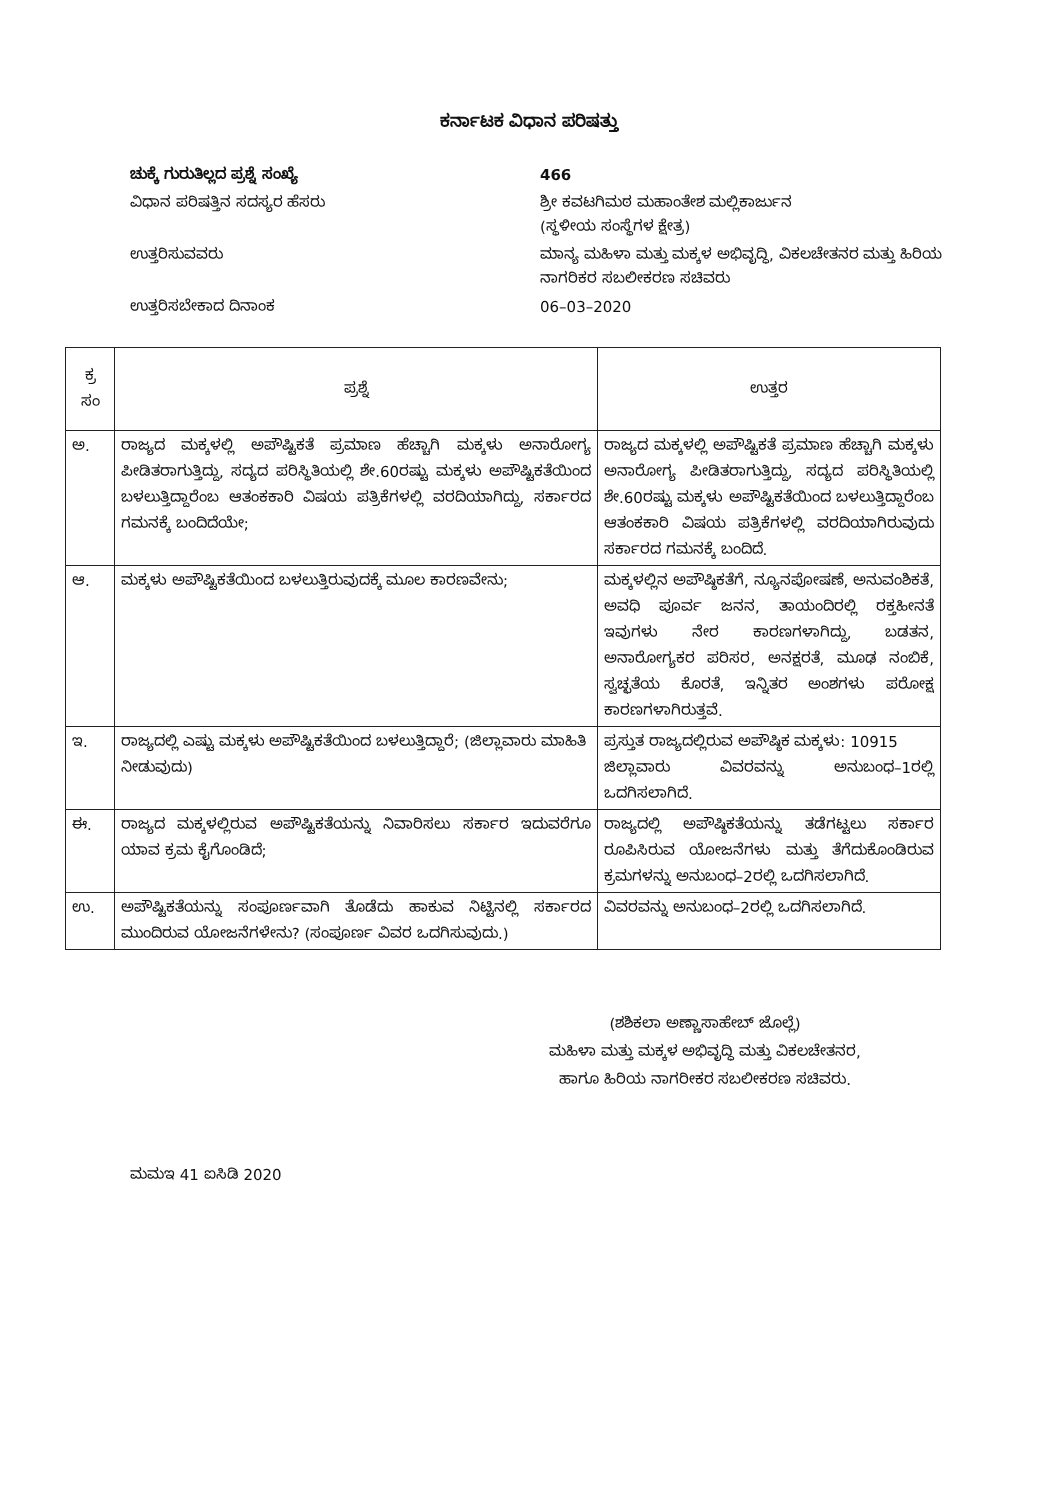ಕರ್ನಾಟಕ ವಿಧಾನ ಪರಿಷತ್ತು
ಚುಕ್ಕೆ ಗುರುತಿಲ್ಲದ ಪ್ರಶ್ನೆ ಸಂಖ್ಯೆ
466
ವಿಧಾನ ಪರಿಷತ್ತಿನ ಸದಸ್ಯರ ಹೆಸರು
ಶ್ರೀ ಕವಟಗಿಮಠ ಮಹಾಂತೇಶ ಮಲ್ಲಿಕಾರ್ಜುನ
(ಸ್ಥಳೀಯ ಸಂಸ್ಥೆಗಳ ಕ್ಷೇತ್ರ)
ಉತ್ತರಿಸುವವರು
ಮಾನ್ಯ ಮಹಿಳಾ ಮತ್ತು ಮಕ್ಕಳ ಅಭಿವೃದ್ಧಿ, ವಿಕಲಚೇತನರ ಮತ್ತು ಹಿರಿಯ ನಾಗರಿಕರ ಸಬಲೀಕರಣ ಸಚಿವರು
ಉತ್ತರಿಸಬೇಕಾದ ದಿನಾಂಕ
06–03–2020
| ಕ್ರ ಸಂ | ಪ್ರಶ್ನೆ | ಉತ್ತರ |
| --- | --- | --- |
| ಅ. | ರಾಜ್ಯದ ಮಕ್ಕಳಲ್ಲಿ ಅಪೌಷ್ಟಿಕತೆ ಪ್ರಮಾಣ ಹೆಚ್ಚಾಗಿ ಮಕ್ಕಳು ಅನಾರೋಗ್ಯ ಪೀಡಿತರಾಗುತ್ತಿದ್ದು, ಸದ್ಯದ ಪರಿಸ್ಥಿತಿಯಲ್ಲಿ ಶೇ.60ರಷ್ಟು ಮಕ್ಕಳು ಅಪೌಷ್ಟಿಕತೆಯಿಂದ ಬಳಲುತ್ತಿದ್ದಾರೆಂಬ ಆತಂಕಕಾರಿ ವಿಷಯ ಪತ್ರಿಕೆಗಳಲ್ಲಿ ವರದಿಯಾಗಿದ್ದು, ಸರ್ಕಾರದ ಗಮನಕ್ಕೆ ಬಂದಿದೆಯೇ; | ರಾಜ್ಯದ ಮಕ್ಕಳಲ್ಲಿ ಅಪೌಷ್ಟಿಕತೆ ಪ್ರಮಾಣ ಹೆಚ್ಚಾಗಿ ಮಕ್ಕಳು ಅನಾರೋಗ್ಯ ಪೀಡಿತರಾಗುತ್ತಿದ್ದು, ಸದ್ಯದ ಪರಿಸ್ಥಿತಿಯಲ್ಲಿ ಶೇ.60ರಷ್ಟು ಮಕ್ಕಳು ಅಪೌಷ್ಟಿಕತೆಯಿಂದ ಬಳಲುತ್ತಿದ್ದಾರೆಂಬ ಆತಂಕಕಾರಿ ವಿಷಯ ಪತ್ರಿಕೆಗಳಲ್ಲಿ ವರದಿಯಾಗಿರುವುದು ಸರ್ಕಾರದ ಗಮನಕ್ಕೆ ಬಂದಿದೆ. |
| ಆ. | ಮಕ್ಕಳು ಅಪೌಷ್ಟಿಕತೆಯಿಂದ ಬಳಲುತ್ತಿರುವುದಕ್ಕೆ ಮೂಲ ಕಾರಣವೇನು; | ಮಕ್ಕಳಲ್ಲಿನ ಅಪೌಷ್ಠಿಕತೆಗೆ, ನ್ಯೂನಪೋಷಣೆ, ಅನುವಂಶಿಕತೆ, ಅವಧಿ ಪೂರ್ವ ಜನನ, ತಾಯಂದಿರಲ್ಲಿ ರಕ್ತಹೀನತೆ ಇವುಗಳು ನೇರ ಕಾರಣಗಳಾಗಿದ್ದು, ಬಡತನ, ಅನಾರೋಗ್ಯಕರ ಪರಿಸರ, ಅನಕ್ಷರತೆ, ಮೂಢ ನಂಬಿಕೆ, ಸ್ವಚ್ಛತೆಯ ಕೊರತೆ, ಇನ್ನಿತರ ಅಂಶಗಳು ಪರೋಕ್ಷ ಕಾರಣಗಳಾಗಿರುತ್ತವೆ. |
| ಇ. | ರಾಜ್ಯದಲ್ಲಿ ಎಷ್ಟು ಮಕ್ಕಳು ಅಪೌಷ್ಟಿಕತೆಯಿಂದ ಬಳಲುತ್ತಿದ್ದಾರೆ; (ಜಿಲ್ಲಾವಾರು ಮಾಹಿತಿ ನೀಡುವುದು) | ಪ್ರಸ್ತುತ ರಾಜ್ಯದಲ್ಲಿರುವ ಅಪೌಷ್ಠಿಕ ಮಕ್ಕಳು: 10915 ಜಿಲ್ಲಾವಾರು ವಿವರವನ್ನು ಅನುಬಂಧ–1ರಲ್ಲಿ ಒದಗಿಸಲಾಗಿದೆ. |
| ಈ. | ರಾಜ್ಯದ ಮಕ್ಕಳಲ್ಲಿರುವ ಅಪೌಷ್ಟಿಕತೆಯನ್ನು ನಿವಾರಿಸಲು ಸರ್ಕಾರ ಇದುವರೆಗೂ ಯಾವ ಕ್ರಮ ಕೈಗೊಂಡಿದೆ; | ರಾಜ್ಯದಲ್ಲಿ ಅಪೌಷ್ಠಿಕತೆಯನ್ನು ತಡೆಗಟ್ಟಲು ಸರ್ಕಾರ ರೂಪಿಸಿರುವ ಯೋಜನೆಗಳು ಮತ್ತು ತೆಗೆದುಕೊಂಡಿರುವ ಕ್ರಮಗಳನ್ನು ಅನುಬಂಧ–2ರಲ್ಲಿ ಒದಗಿಸಲಾಗಿದೆ. |
| ಉ. | ಅಪೌಷ್ಟಿಕತೆಯನ್ನು ಸಂಪೂರ್ಣವಾಗಿ ತೊಡೆದು ಹಾಕುವ ನಿಟ್ಟಿನಲ್ಲಿ ಸರ್ಕಾರದ ಮುಂದಿರುವ ಯೋಜನೆಗಳೇನು? (ಸಂಪೂರ್ಣ ವಿವರ ಒದಗಿಸುವುದು.) | ವಿವರವನ್ನು ಅನುಬಂಧ–2ರಲ್ಲಿ ಒದಗಿಸಲಾಗಿದೆ. |
(ಶಶಿಕಲಾ ಅಣ್ಣಾಸಾಹೇಬ್ ಜೊಲ್ಲೆ)
ಮಹಿಳಾ ಮತ್ತು ಮಕ್ಕಳ ಅಭಿವೃದ್ಧಿ ಮತ್ತು ವಿಕಲಚೇತನರ,
ಹಾಗೂ ಹಿರಿಯ ನಾಗರೀಕರ ಸಬಲೀಕರಣ ಸಚಿವರು.
ಮಮಇ 41 ಐಸಿಡಿ 2020